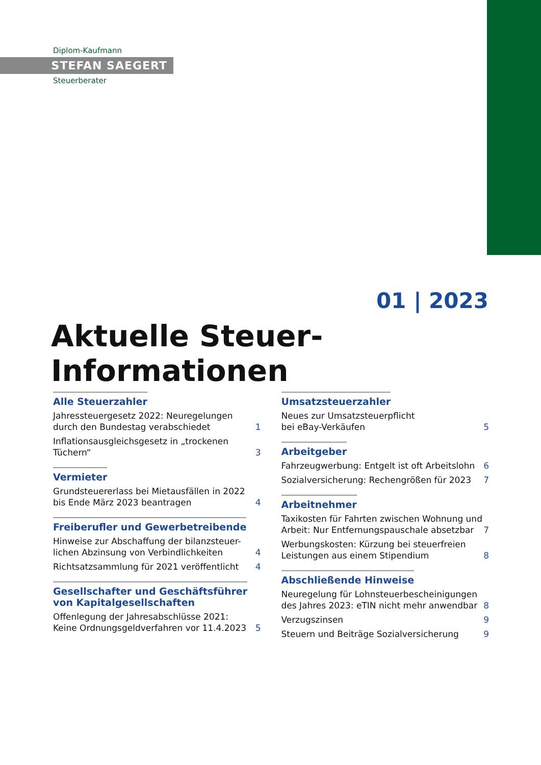Diplom-Kaufmann
STEFAN SAEGERT
Steuerberater
01 | 2023
Aktuelle Steuer-Informationen
Alle Steuerzahler
Jahressteuergesetz 2022: Neuregelungen
durch den Bundestag verabschiedet 1
Inflationsausgleichsgesetz in „trockenen
Tüchern“3
Vermieter
Grundsteuererlass bei Mietausfällen in 2022
bis Ende März 2023 beantragen 4
Freiberufler und Gewerbetreibende
Hinweise zur Abschaffung der bilanzsteuer-
lichen Abzinsung von Verbindlichkeiten 4
Richtsatzsammlung für 2021 veröffentlicht 4
Gesellschafter und Geschäftsführer
von Kapitalgesellschaften
Offenlegung der Jahresabschlüsse 2021:
Keine Ordnungsgeldverfahren vor 11.4.2023 5
Umsatzsteuerzahler
Neues zur Umsatzsteuerpflicht
bei eBay-Verkäufen 5
Arbeitgeber
Fahrzeugwerbung: Entgelt ist oft Arbeitslohn 6
Sozialversicherung: Rechengrößen für 2023 7
Arbeitnehmer
Taxikosten für Fahrten zwischen Wohnung und
Arbeit: Nur Entfernungspauschale absetzbar 7
Werbungskosten: Kürzung bei steuerfreien
Leistungen aus einem Stipendium 8
Abschließende Hinweise
Neuregelung für Lohnsteuerbescheinigungen
des Jahres 2023: eTIN nicht mehr anwendbar 8
Verzugszinsen 9
Steuern und Beiträge Sozialversicherung 9